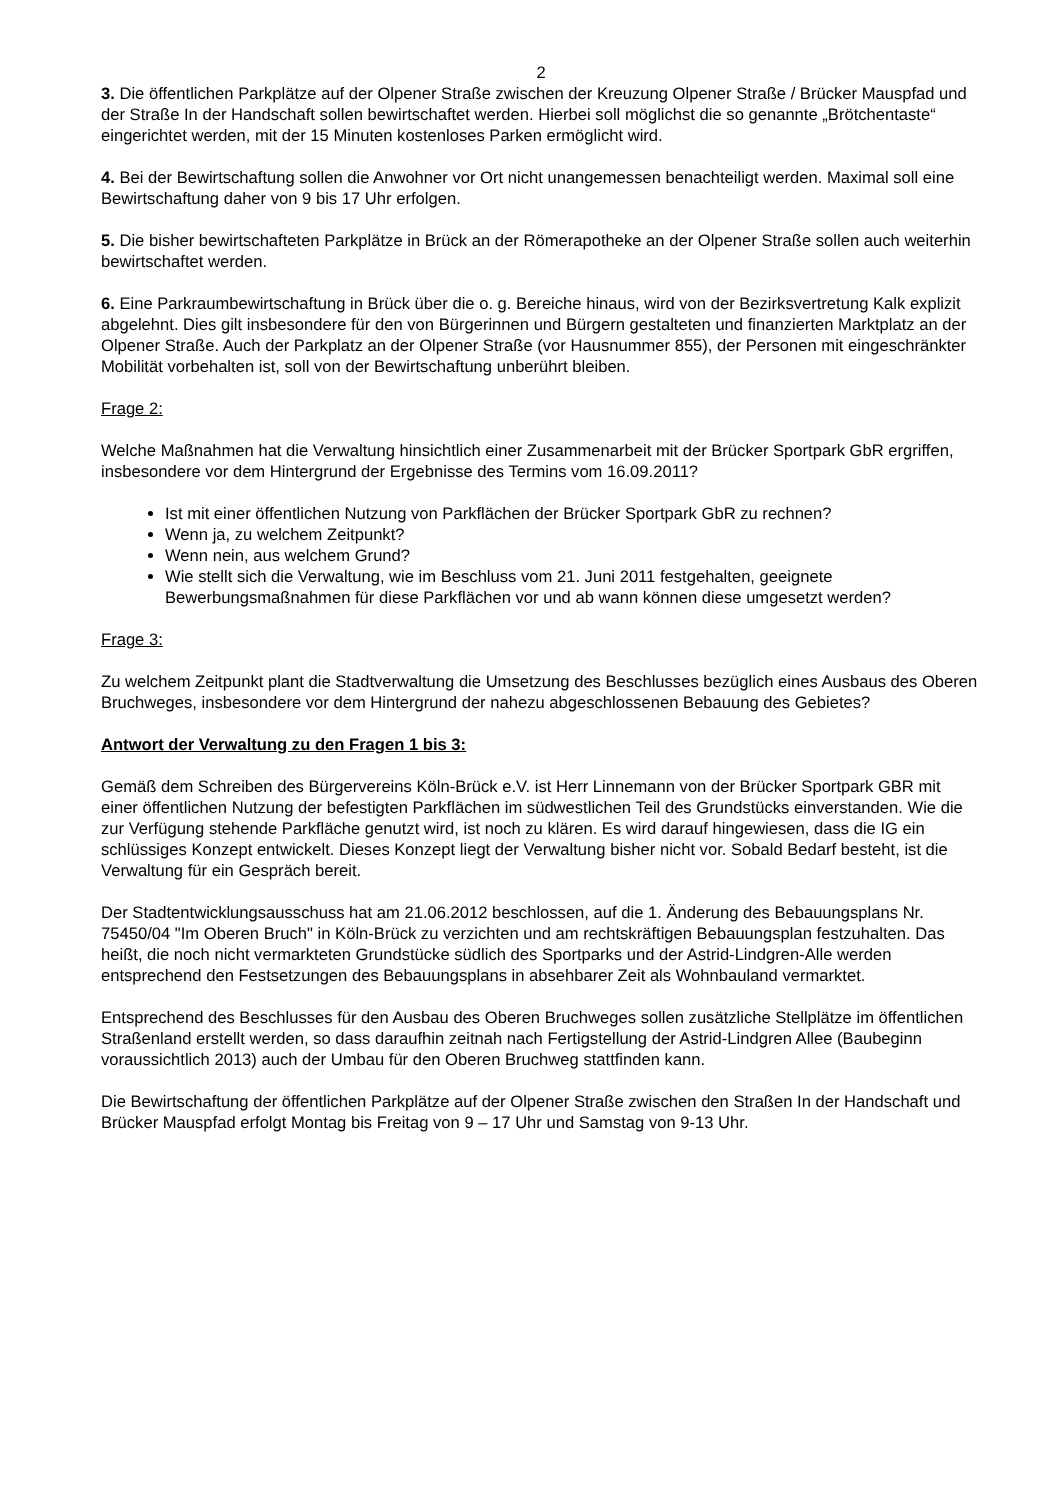2
3. Die öffentlichen Parkplätze auf der Olpener Straße zwischen der Kreuzung Olpener Straße / Brücker Mauspfad und der Straße In der Handschaft sollen bewirtschaftet werden. Hierbei soll möglichst die so genannte „Brötchentaste“ eingerichtet werden, mit der 15 Minuten kostenloses Parken ermöglicht wird.
4. Bei der Bewirtschaftung sollen die Anwohner vor Ort nicht unangemessen benachteiligt werden. Maximal soll eine Bewirtschaftung daher von 9 bis 17 Uhr erfolgen.
5. Die bisher bewirtschafteten Parkplätze in Brück an der Römerapotheke an der Olpener Straße sollen auch weiterhin bewirtschaftet werden.
6. Eine Parkraumbewirtschaftung in Brück über die o. g. Bereiche hinaus, wird von der Bezirksvertretung Kalk explizit abgelehnt. Dies gilt insbesondere für den von Bürgerinnen und Bürgern gestalteten und finanzierten Marktplatz an der Olpener Straße. Auch der Parkplatz an der Olpener Straße (vor Hausnummer 855), der Personen mit eingeschränkter Mobilität vorbehalten ist, soll von der Bewirtschaftung unberührt bleiben.
Frage 2:
Welche Maßnahmen hat die Verwaltung hinsichtlich einer Zusammenarbeit mit der Brücker Sportpark GbR ergriffen, insbesondere vor dem Hintergrund der Ergebnisse des Termins vom 16.09.2011?
Ist mit einer öffentlichen Nutzung von Parkflächen der Brücker Sportpark GbR zu rechnen?
Wenn ja, zu welchem Zeitpunkt?
Wenn nein, aus welchem Grund?
Wie stellt sich die Verwaltung, wie im Beschluss vom 21. Juni 2011 festgehalten, geeignete Bewerbungsmaßnahmen für diese Parkflächen vor und ab wann können diese umgesetzt werden?
Frage 3:
Zu welchem Zeitpunkt plant die Stadtverwaltung die Umsetzung des Beschlusses bezüglich eines Ausbaus des Oberen Bruchweges, insbesondere vor dem Hintergrund der nahezu abgeschlossenen Bebauung des Gebietes?
Antwort der Verwaltung zu den Fragen 1 bis 3:
Gemäß dem Schreiben des Bürgervereins Köln-Brück e.V. ist Herr Linnemann von der Brücker Sportpark GBR mit einer öffentlichen Nutzung der befestigten Parkflächen im südwestlichen Teil des Grundstücks einverstanden. Wie die zur Verfügung stehende Parkfläche genutzt wird, ist noch zu klären. Es wird darauf hingewiesen, dass die IG ein schlüssiges Konzept entwickelt. Dieses Konzept liegt der Verwaltung bisher nicht vor. Sobald Bedarf besteht, ist die Verwaltung für ein Gespräch bereit.
Der Stadtentwicklungsausschuss hat am 21.06.2012 beschlossen, auf die 1. Änderung des Bebauungsplans Nr. 75450/04 "Im Oberen Bruch" in Köln-Brück zu verzichten und am rechtskräftigen Bebauungsplan festzuhalten. Das heißt, die noch nicht vermarkteten Grundstücke südlich des Sportparks und der Astrid-Lindgren-Alle werden entsprechend den Festsetzungen des Bebauungsplans in absehbarer Zeit als Wohnbauland vermarktet.
Entsprechend des Beschlusses für den Ausbau des Oberen Bruchweges sollen zusätzliche Stellplätze im öffentlichen Straßenland erstellt werden, so dass daraufhin zeitnah nach Fertigstellung der Astrid-Lindgren Allee (Baubeginn voraussichtlich 2013) auch der Umbau für den Oberen Bruchweg stattfinden kann.
Die Bewirtschaftung der öffentlichen Parkplätze auf der Olpener Straße zwischen den Straßen In der Handschaft und Brücker Mauspfad erfolgt Montag bis Freitag von 9 – 17 Uhr und Samstag von 9-13 Uhr.